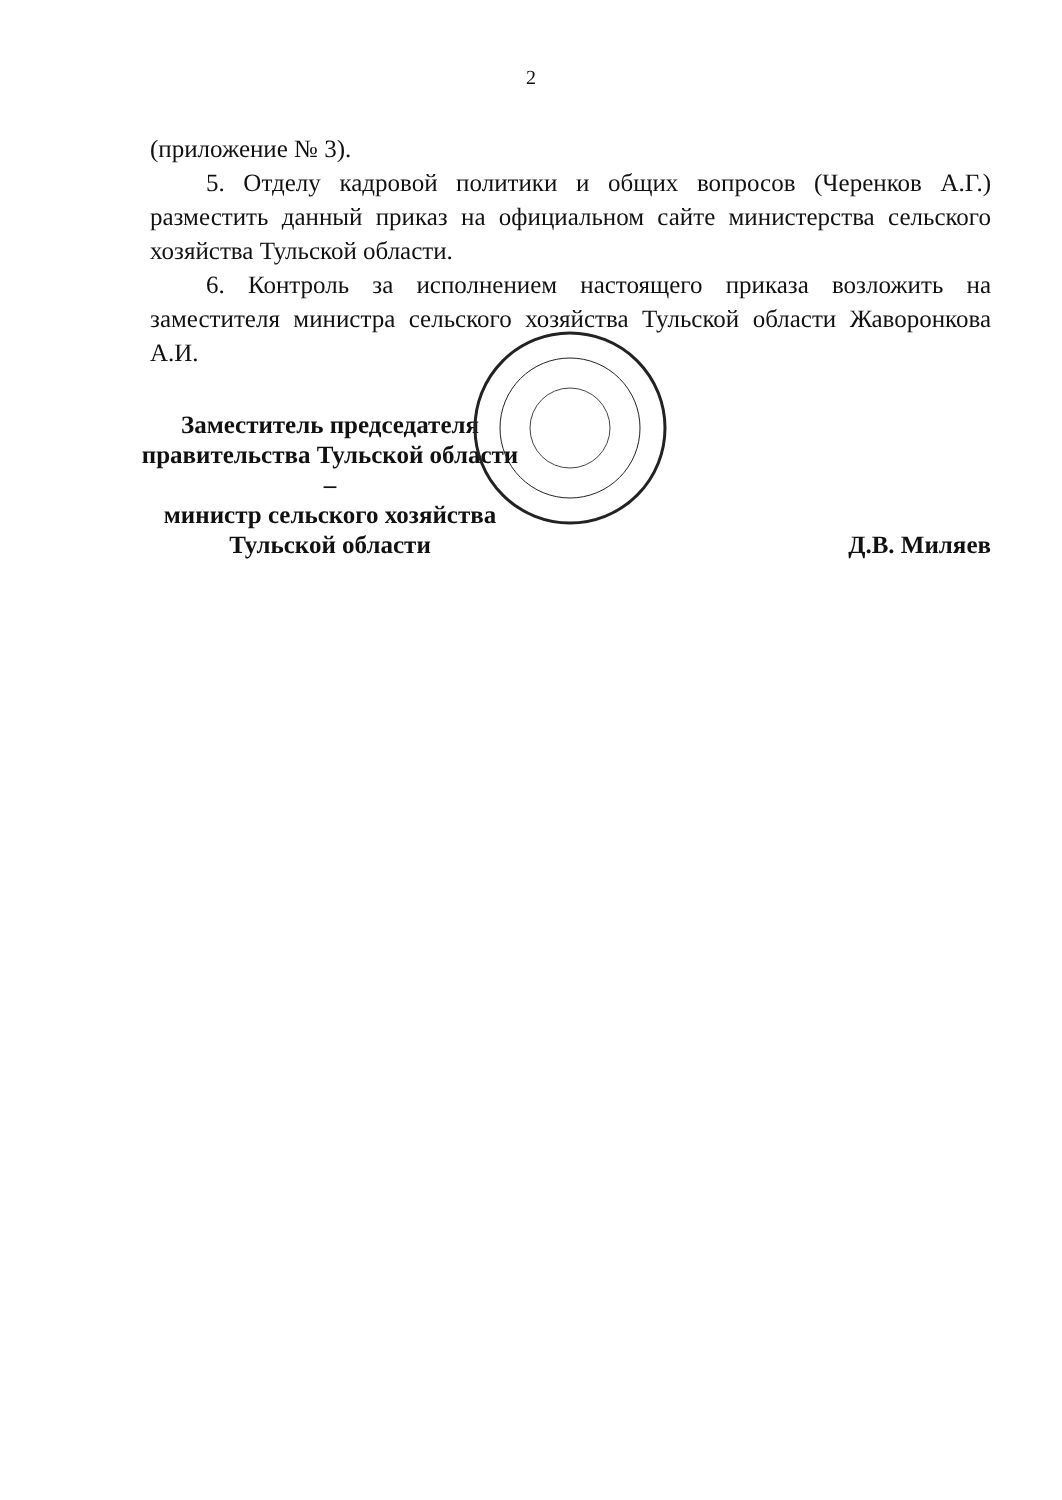2
(приложение № 3).
5. Отделу кадровой политики и общих вопросов (Черенков А.Г.) разместить данный приказ на официальном сайте министерства сельского хозяйства Тульской области.
6. Контроль за исполнением настоящего приказа возложить на заместителя министра сельского хозяйства Тульской области Жаворонкова А.И.
Заместитель председателя
правительства Тульской области –
министр сельского хозяйства
Тульской области
Д.В. Миляев